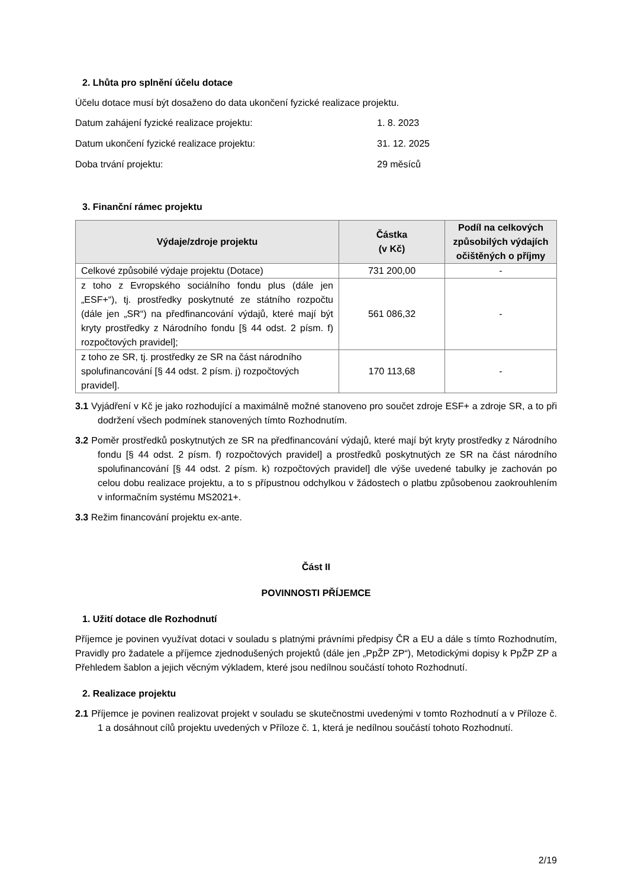2. Lhůta pro splnění účelu dotace
Účelu dotace musí být dosaženo do data ukončení fyzické realizace projektu.
Datum zahájení fyzické realizace projektu: 1. 8. 2023
Datum ukončení fyzické realizace projektu: 31. 12. 2025
Doba trvání projektu: 29 měsíců
3. Finanční rámec projektu
| Výdaje/zdroje projektu | Částka (v Kč) | Podíl na celkových způsobilých výdajích očištěných o příjmy |
| --- | --- | --- |
| Celkové způsobilé výdaje projektu (Dotace) | 731 200,00 | - |
| z toho z Evropského sociálního fondu plus (dále jen „ESF+“), tj. prostředky poskytnuté ze státního rozpočtu (dále jen „SR“) na předfinancování výdajů, které mají být kryty prostředky z Národního fondu [§ 44 odst. 2 písm. f) rozpočtových pravidel]; | 561 086,32 | - |
| z toho ze SR, tj. prostředky ze SR na část národního spolufinancování [§ 44 odst. 2 písm. j) rozpočtových pravidel]. | 170 113,68 | - |
3.1 Vyjádření v Kč je jako rozhodující a maximálně možné stanoveno pro součet zdroje ESF+ a zdroje SR, a to při dodržení všech podmínek stanovených tímto Rozhodnutím.
3.2 Poměr prostředků poskytnutých ze SR na předfinancování výdajů, které mají být kryty prostředky z Národního fondu [§ 44 odst. 2 písm. f) rozpočtových pravidel] a prostředků poskytnutých ze SR na část národního spolufinancování [§ 44 odst. 2 písm. k) rozpočtových pravidel] dle výše uvedené tabulky je zachován po celou dobu realizace projektu, a to s přípustnou odchylkou v žádostech o platbu způsobenou zaokrouhlením v informačním systému MS2021+.
3.3 Režim financování projektu ex-ante.
Část II
POVINNOSTI PŘÍJEMCE
1. Užití dotace dle Rozhodnutí
Příjemce je povinen využívat dotaci v souladu s platnými právními předpisy ČR a EU a dále s tímto Rozhodnutím, Pravidly pro žadatele a příjemce zjednodušených projektů (dále jen „PpŽP ZP“), Metodickými dopisy k PpŽP ZP a Přehledem šablon a jejich věcným výkladem, které jsou nedílnou součástí tohoto Rozhodnutí.
2. Realizace projektu
2.1 Příjemce je povinen realizovat projekt v souladu se skutečnostmi uvedenými v tomto Rozhodnutí a v Příloze č. 1 a dosáhnout cílů projektu uvedených v Příloze č. 1, která je nedílnou součástí tohoto Rozhodnutí.
2/19